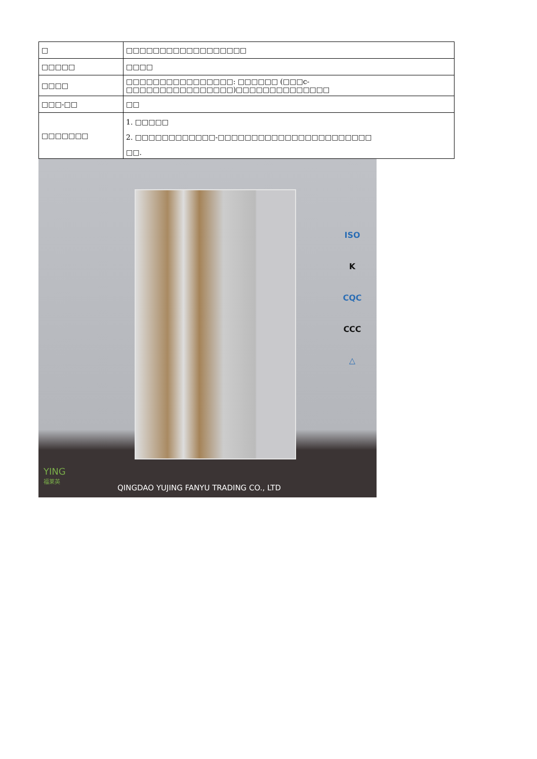| □ | □□□□□□□□□□□□□□□□□□ |
| □□□□□ | □□□□ |
| □□□□ | □□□□□□□□□□□□□□□□: □□□□□□ (□□□c-□□□□□□□□□□□□□□□□)□□□□□□□□□□□□□□ |
| □□□-□□ | □□ |
| □□□□□□□ | 1. □□□□□ 2. □□□□□□□□□□□□-□□□□□□□□□□□□□□□□□□□□□□□ □□. |
ISO
K
CQC
CCC
△
YING
福莱英
QINGDAO YUJING FANYU TRADING CO., LTD